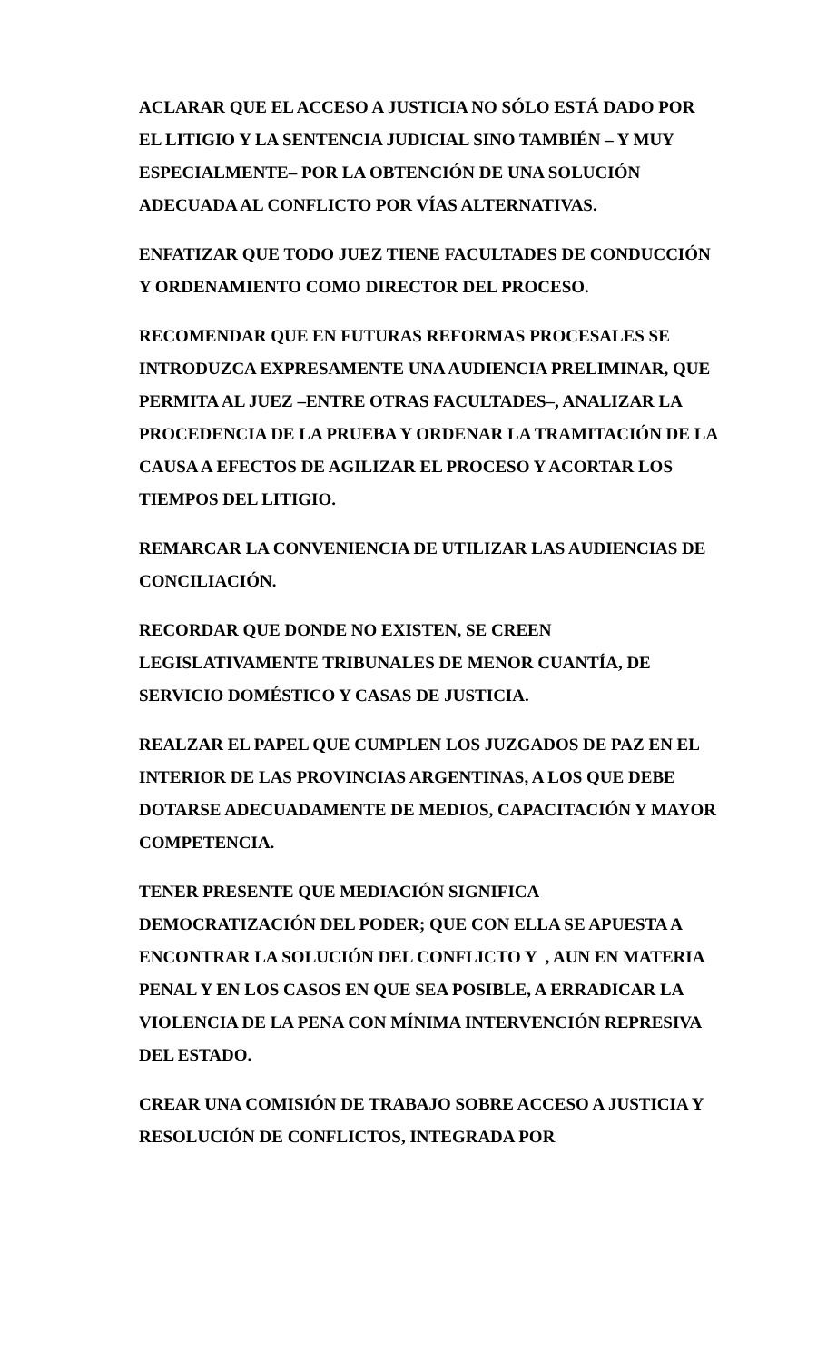ACLARAR QUE EL ACCESO A JUSTICIA NO SÓLO ESTÁ DADO POR EL LITIGIO Y LA SENTENCIA JUDICIAL SINO TAMBIÉN – Y MUY ESPECIALMENTE– POR LA OBTENCIÓN DE UNA SOLUCIÓN ADECUADA AL CONFLICTO POR VÍAS ALTERNATIVAS.
ENFATIZAR QUE TODO JUEZ TIENE FACULTADES DE CONDUCCIÓN Y ORDENAMIENTO COMO DIRECTOR DEL PROCESO.
RECOMENDAR QUE EN FUTURAS REFORMAS PROCESALES SE INTRODUZCA EXPRESAMENTE UNA AUDIENCIA PRELIMINAR, QUE PERMITA AL JUEZ –ENTRE OTRAS FACULTADES–, ANALIZAR LA PROCEDENCIA DE LA PRUEBA Y ORDENAR LA TRAMITACIÓN DE LA CAUSA A EFECTOS DE AGILIZAR EL PROCESO Y ACORTAR LOS TIEMPOS DEL LITIGIO.
REMARCAR LA CONVENIENCIA DE UTILIZAR LAS AUDIENCIAS DE CONCILIACIÓN.
RECORDAR QUE DONDE NO EXISTEN, SE CREEN LEGISLATIVAMENTE TRIBUNALES DE MENOR CUANTÍA, DE SERVICIO DOMÉSTICO Y CASAS DE JUSTICIA.
REALZAR EL PAPEL QUE CUMPLEN LOS JUZGADOS DE PAZ EN EL INTERIOR DE LAS PROVINCIAS ARGENTINAS, A LOS QUE DEBE DOTARSE ADECUADAMENTE DE MEDIOS, CAPACITACIÓN Y MAYOR COMPETENCIA.
TENER PRESENTE QUE MEDIACIÓN SIGNIFICA DEMOCRATIZACIÓN DEL PODER; QUE CON ELLA SE APUESTA A ENCONTRAR LA SOLUCIÓN DEL CONFLICTO Y , AUN EN MATERIA PENAL Y EN LOS CASOS EN QUE SEA POSIBLE, A ERRADICAR LA VIOLENCIA DE LA PENA CON MÍNIMA INTERVENCIÓN REPRESIVA DEL ESTADO.
CREAR UNA COMISIÓN DE TRABAJO SOBRE ACCESO A JUSTICIA Y RESOLUCIÓN DE CONFLICTOS, INTEGRADA POR